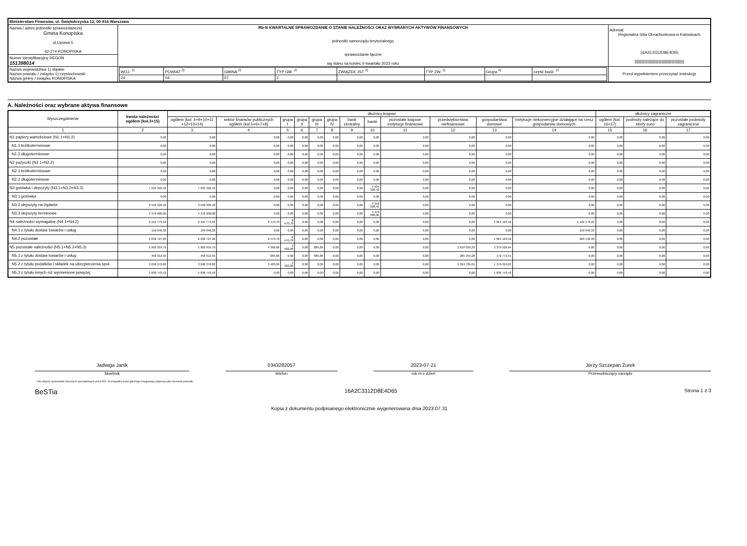| Ministerstwo Finansów, ul. Świętokrzyska 12, 00-916 Warszawa | | | |
| Nazwa i adres jednostki sprawozdawczej Gmina Konopiska ul.Lipowa 5 42-274 KONOPISKA | Rb-N KWARTALNE SPRAWOZDANIE O STANIE NALEŻNOŚCI ORAZ WYBRANYCH AKTYWÓW FINANSOWYCH jednostki samorządu terytorialnego sprawozdanie łączne wg stanu na koniec II kwartału 2023 roku | | Adresat: Regionalna Izba Obrachunkowa w Katowicach 16A2C3312D8E4D65 //////////////////////////////////////////////// |
| Numer identyfikacyjny REGON 151398014 | | | |
| Nazwa województwa 1) śląskie Nazwa powiatu / związku 1) częstochowski Nazwa gminy / związku KONOPISKA | | / WOJ. <sup>2)</sup> / POWIAT <sup>2)</sup> / GMINA <sup>2)</sup> / TYP GM. <sup>2)</sup> / ZWIĄZEK JST <sup>2)</sup> / TYP ZW. <sup>2)</sup> / Grupa <sup>2)</sup> / część budż. <sup>2)</sup> / / 24 / 04 / 07 / 2 / / / / / | Przed wypełnieniem przeczytać instrukcję |
A. Należności oraz wybrane aktywa finansowe
| Wyszczególnienie | kwota należności ogółem (kol.3+15) | dłużnicy krajowi | | | | | | | | | | | | dłużnicy zagraniczni | | |
| --- | --- | --- | --- | --- | --- | --- | --- | --- | --- | --- | --- | --- | --- | --- | --- | --- |
| | | ogółem (kol. 4+9+10+11 +12+13+14) | sektor finansów publicznych ogółem (kol.5+6+7+8) | grupa I | grupa II | grupa III | grupa IV | bank centralny | banki | pozostałe krajowe instytucje finansowe | przedsiębiorstwa niefinansowe | gospodarstwa domowe | instytucje niekomercyjne działające na rzecz gospodarstw domowych | ogółem (kol. 16+17) | podmoty należące do strefy euro | pozostałe podmioty zagraniczne |
| 1 | 2 | 3 | 4 | 5 | 6 | 7 | 8 | 9 | 10 | 11 | 12 | 13 | 14 | 15 | 16 | 17 |
| N1 papiery wartościowe (N1.1+N1.2) | 0,00 | 0,00 | 0,00 | 0,00 | 0,00 | 0,00 | 0,00 | 0,00 | 0,00 | 0,00 | 0,00 | 0,00 | 0,00 | 0,00 | 0,00 | 0,00 |
| N1.1 krótkoterminowe | 0,00 | 0,00 | 0,00 | 0,00 | 0,00 | 0,00 | 0,00 | 0,00 | 0,00 | 0,00 | 0,00 | 0,00 | 0,00 | 0,00 | 0,00 | 0,00 |
| N1.2 długoterminowe | 0,00 | 0,00 | 0,00 | 0,00 | 0,00 | 0,00 | 0,00 | 0,00 | 0,00 | 0,00 | 0,00 | 0,00 | 0,00 | 0,00 | 0,00 | 0,00 |
| N2 pożyczki (N2.1+N2,2) | 0,00 | 0,00 | 0,00 | 0,00 | 0,00 | 0,00 | 0,00 | 0,00 | 0,00 | 0,00 | 0,00 | 0,00 | 0,00 | 0,00 | 0,00 | 0,00 |
| N2.1 krótkoterminowe | 0,00 | 0,00 | 0,00 | 0,00 | 0,00 | 0,00 | 0,00 | 0,00 | 0,00 | 0,00 | 0,00 | 0,00 | 0,00 | 0,00 | 0,00 | 0,00 |
| N2.2 długoterminowe | 0,00 | 0,00 | 0,00 | 0,00 | 0,00 | 0,00 | 0,00 | 0,00 | 0,00 | 0,00 | 0,00 | 0,00 | 0,00 | 0,00 | 0,00 | 0,00 |
| N3 gotówka i depozyty (N3.1+N3.2+N3.3) | 7 934 326,42 | 7 934 326,42 | 0,00 | 0,00 | 0,00 | 0,00 | 0,00 | 0,00 | 7 934 326,42 | 0,00 | 0,00 | 0,00 | 0,00 | 0,00 | 0,00 | 0,00 |
| N3.1 gotówka | 0,00 | 0,00 | 0,00 | 0,00 | 0,00 | 0,00 | 0,00 | 0,00 | 0,00 | 0,00 | 0,00 | 0,00 | 0,00 | 0,00 | 0,00 | 0,00 |
| N3.2 depozyty na żądanie | 3 558 326,42 | 3 558 326,42 | 0,00 | 0,00 | 0,00 | 0,00 | 0,00 | 0,00 | 3 558 326,42 | 0,00 | 0,00 | 0,00 | 0,00 | 0,00 | 0,00 | 0,00 |
| N3.3 depozyty terminowe | 4 376 000,00 | 4 376 000,00 | 0,00 | 0,00 | 0,00 | 0,00 | 0,00 | 0,00 | 4 376 000,00 | 0,00 | 0,00 | 0,00 | 0,00 | 0,00 | 0,00 | 0,00 |
| N4 należności wymagalne (N4.1+N4.2) | 2 191 773,52 | 2 191 773,52 | 8 470,78 | 8 470,78 | 0,00 | 0,00 | 0,00 | 0,00 | 0,00 | 0,00 | 0,00 | 1 061 123,52 | 1 122 179,22 | 0,00 | 0,00 | 0,00 |
| N4.1 z tytułu dostaw towarów i usług | 159 046,32 | 159 046,32 | 0,00 | 0,00 | 0,00 | 0,00 | 0,00 | 0,00 | 0,00 | 0,00 | 0,00 | 0,00 | 159 046,32 | 0,00 | 0,00 | 0,00 |
| N4.2 pozostałe | 2 032 727,20 | 2 032 727,20 | 8 470,78 | 8 470,78 | 0,00 | 0,00 | 0,00 | 0,00 | 0,00 | 0,00 | 0,00 | 1 061 123,52 | 963 132,90 | 0,00 | 0,00 | 0,00 |
| N5 pozostałe należności (N5.1+N5.2+N5.3) | 5 993 934,79 | 5 993 934,79 | 4 368,86 | 3 483,00 | 0,00 | 885,86 | 0,00 | 0,00 | 0,00 | 0,00 | 2 610 039,29 | 3 379 526,64 | 0,00 | 0,00 | 0,00 | 0,00 |
| N5.1 z tytułu dostaw towarów i usług | 458 912,55 | 458 912,55 | 885,86 | 0,00 | 0,00 | 885,86 | 0,00 | 0,00 | 0,00 | 0,00 | 285 254,28 | 172 772,41 | 0,00 | 0,00 | 0,00 | 0,00 |
| N5.2 z tytułu podatków i składek na ubezpieczenia społ. | 3 698 278,82 | 3 698 278,82 | 3 483,00 | 3 483,00 | 0,00 | 0,00 | 0,00 | 0,00 | 0,00 | 0,00 | 2 324 785,01 | 1 370 010,81 | 0,00 | 0,00 | 0,00 | 0,00 |
| N5.3 z tytułu innych niż wymienione powyżej | 1 836 743,42 | 1 836 743,42 | 0,00 | 0,00 | 0,00 | 0,00 | 0,00 | 0,00 | 0,00 | 0,00 | 0,00 | 1 836 743,42 | 0,00 | 0,00 | 0,00 | 0,00 |
Jadwiga Janik
Skarbnik
0343282057
telefon
2023-07-21
rok m-c dzień
Jerzy Szczepan Żurek
Przewodniczący zarządu
* Nie dotyczy sprawozdań zbiorczych sporządzanych przez RIO. W przypadku braku głównego księgowego podpisuje tylko kierownik jednostki.
BeSTia 16A2C3312D8E4D65 Strona 1 z 3
Kopia z dokumentu podpisanego elektronicznie wygenerowana dnia 2023.07.31